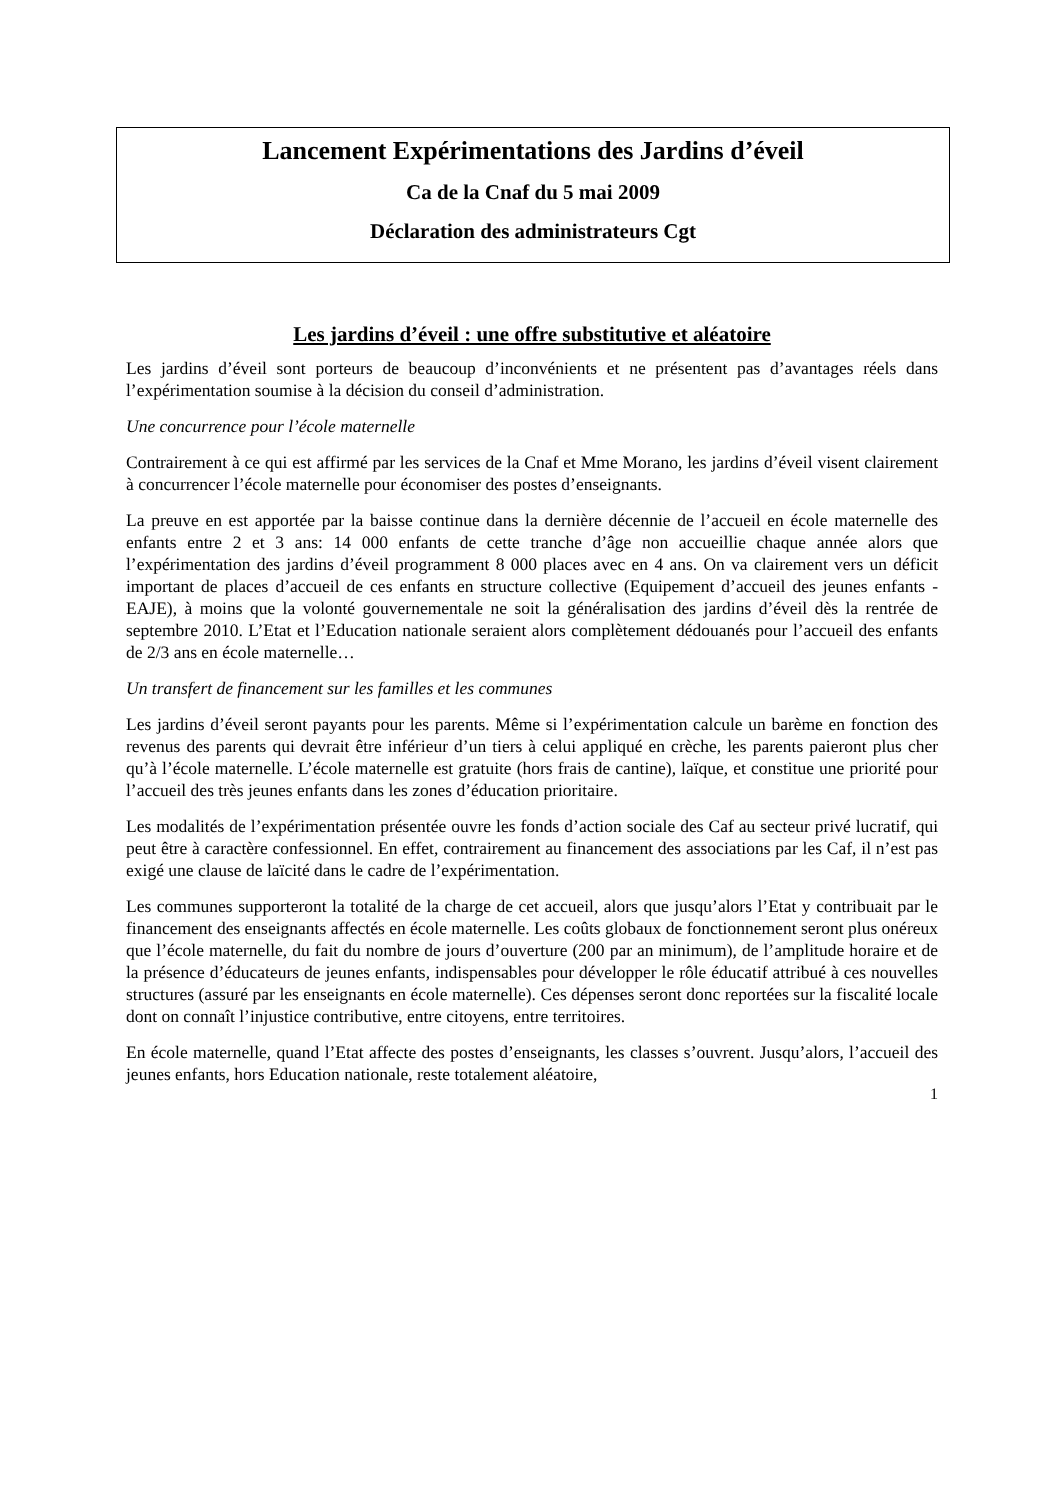Lancement Expérimentations des Jardins d’éveil
Ca de la Cnaf du 5 mai 2009
Déclaration des administrateurs Cgt
Les jardins d’éveil : une offre substitutive et aléatoire
Les jardins d’éveil sont porteurs de beaucoup d’inconvénients et ne présentent pas d’avantages réels dans l’expérimentation soumise à la décision du conseil d’administration.
Une concurrence pour l’école maternelle
Contrairement à ce qui est affirmé par les services de la Cnaf et Mme Morano, les jardins d’éveil visent clairement à concurrencer l’école maternelle pour économiser des postes d’enseignants.
La preuve en est apportée par la baisse continue dans la dernière décennie de l’accueil en école maternelle des enfants entre 2 et 3 ans: 14 000 enfants de cette tranche d’âge non accueillie chaque année alors que l’expérimentation des jardins d’éveil programment 8 000 places avec en 4 ans. On va clairement vers un déficit important de places d’accueil de ces enfants en structure collective (Equipement d’accueil des jeunes enfants - EAJE), à moins que la volonté gouvernementale ne soit la généralisation des jardins d’éveil dès la rentrée de septembre 2010. L’Etat et l’Education nationale seraient alors complètement dédouanés pour l’accueil des enfants de 2/3 ans en école maternelle…
Un transfert de financement sur les familles et les communes
Les jardins d’éveil seront payants pour les parents. Même si l’expérimentation calcule un barème en fonction des revenus des parents qui devrait être inférieur d’un tiers à celui appliqué en crèche, les parents paieront plus cher qu’à l’école maternelle. L’école maternelle est gratuite (hors frais de cantine), laïque, et constitue une priorité pour l’accueil des très jeunes enfants dans les zones d’éducation prioritaire.
Les modalités de l’expérimentation présentée ouvre les fonds d’action sociale des Caf au secteur privé lucratif, qui peut être à caractère confessionnel. En effet, contrairement au financement des associations par les Caf, il n’est pas exigé une clause de laïcité dans le cadre de l’expérimentation.
Les communes supporteront la totalité de la charge de cet accueil, alors que jusqu’alors l’Etat y contribuait par le financement des enseignants affectés en école maternelle. Les coûts globaux de fonctionnement seront plus onéreux que l’école maternelle, du fait du nombre de jours d’ouverture (200 par an minimum), de l’amplitude horaire et de la présence d’éducateurs de jeunes enfants, indispensables pour développer le rôle éducatif attribué à ces nouvelles structures (assuré par les enseignants en école maternelle). Ces dépenses seront donc reportées sur la fiscalité locale dont on connaît l’injustice contributive, entre citoyens, entre territoires.
En école maternelle, quand l’Etat affecte des postes d’enseignants, les classes s’ouvrent. Jusqu’alors, l’accueil des jeunes enfants, hors Education nationale, reste totalement aléatoire,
1